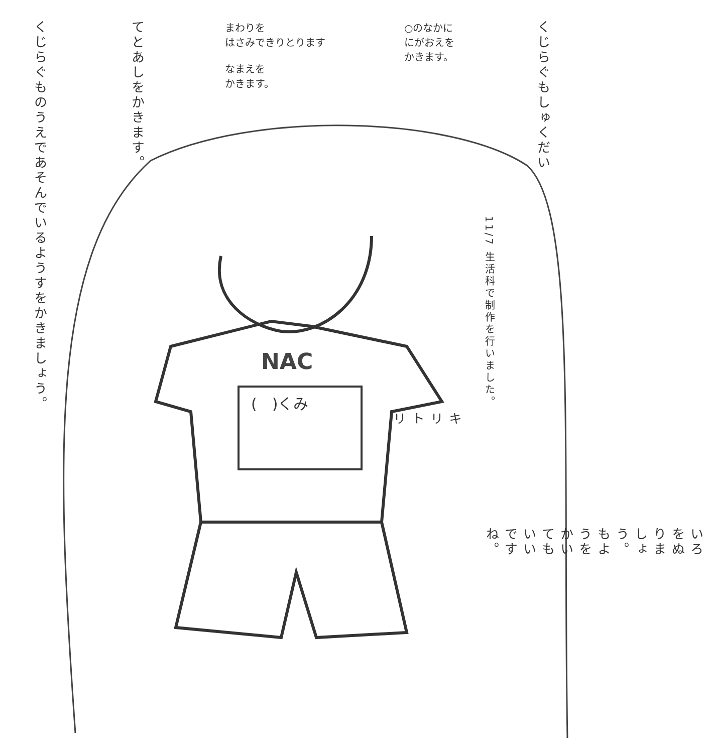NAC
くじらぐものうえであそんでいるようすをかきましょう。
てとあしをかきます。
まわりを
はさみできりとります
なまえを
かきます。
○のなかに
にがおえを
かきます。
くじらぐもしゅくだい
11/7 生活科で制作を行いました。
(　)くみ
キリトリ
いろをぬりましょう。もようをかいてもいいですね。